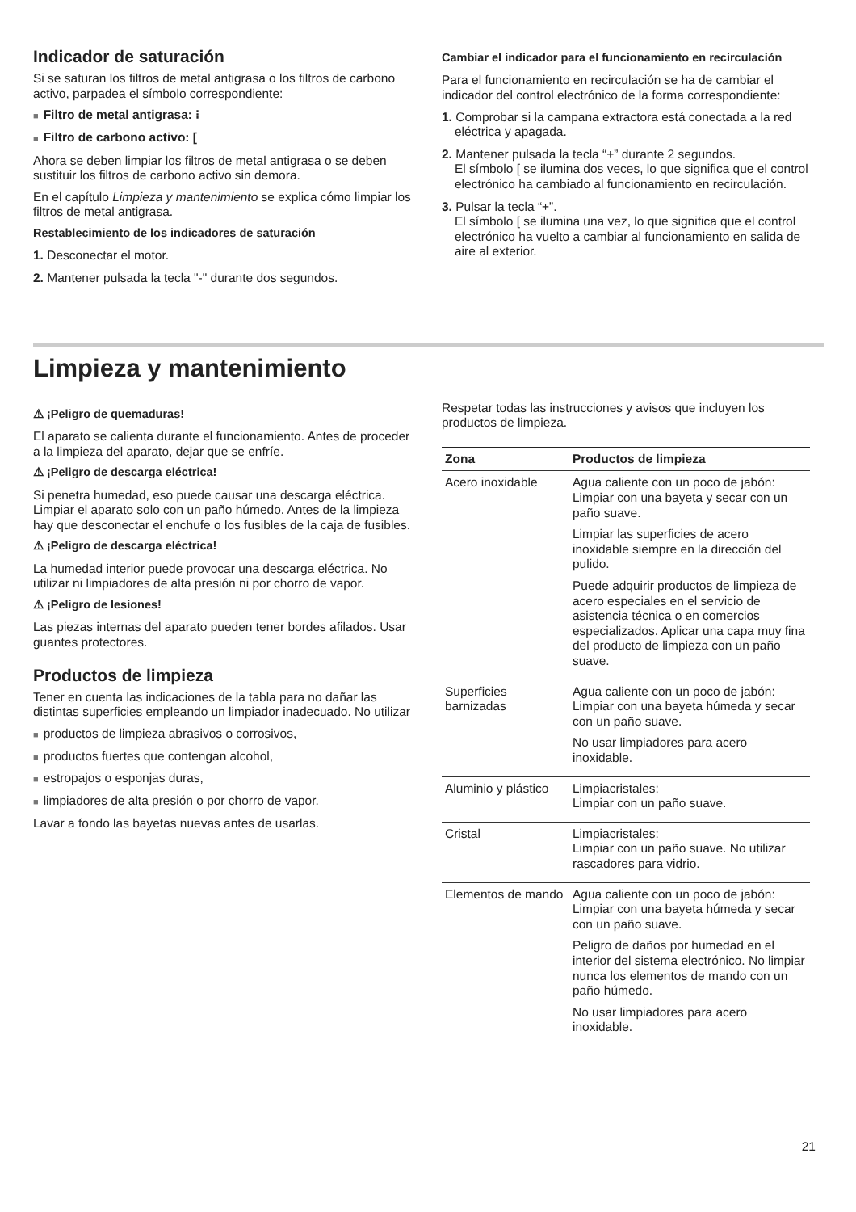Indicador de saturación
Si se saturan los filtros de metal antigrasa o los filtros de carbono activo, parpadea el símbolo correspondiente:
■ Filtro de metal antigrasa: ⁝
■ Filtro de carbono activo: [
Ahora se deben limpiar los filtros de metal antigrasa o se deben sustituir los filtros de carbono activo sin demora.
En el capítulo Limpieza y mantenimiento se explica cómo limpiar los filtros de metal antigrasa.
Restablecimiento de los indicadores de saturación
1. Desconectar el motor.
2. Mantener pulsada la tecla "-" durante dos segundos.
Cambiar el indicador para el funcionamiento en recirculación
Para el funcionamiento en recirculación se ha de cambiar el indicador del control electrónico de la forma correspondiente:
1. Comprobar si la campana extractora está conectada a la red eléctrica y apagada.
2. Mantener pulsada la tecla “+” durante 2 segundos.
El símbolo [ se ilumina dos veces, lo que significa que el control electrónico ha cambiado al funcionamiento en recirculación.
3. Pulsar la tecla “+”.
El símbolo [ se ilumina una vez, lo que significa que el control electrónico ha vuelto a cambiar al funcionamiento en salida de aire al exterior.
Limpieza y mantenimiento
⚠ ¡Peligro de quemaduras!
El aparato se calienta durante el funcionamiento. Antes de proceder a la limpieza del aparato, dejar que se enfríe.
⚠ ¡Peligro de descarga eléctrica!
Si penetra humedad, eso puede causar una descarga eléctrica. Limpiar el aparato solo con un paño húmedo. Antes de la limpieza hay que desconectar el enchufe o los fusibles de la caja de fusibles.
⚠ ¡Peligro de descarga eléctrica!
La humedad interior puede provocar una descarga eléctrica. No utilizar ni limpiadores de alta presión ni por chorro de vapor.
⚠ ¡Peligro de lesiones!
Las piezas internas del aparato pueden tener bordes afilados. Usar guantes protectores.
Productos de limpieza
Tener en cuenta las indicaciones de la tabla para no dañar las distintas superficies empleando un limpiador inadecuado. No utilizar
■ productos de limpieza abrasivos o corrosivos,
■ productos fuertes que contengan alcohol,
■ estropajos o esponjas duras,
■ limpiadores de alta presión o por chorro de vapor.
Lavar a fondo las bayetas nuevas antes de usarlas.
Respetar todas las instrucciones y avisos que incluyen los productos de limpieza.
| Zona | Productos de limpieza |
| --- | --- |
| Acero inoxidable | Agua caliente con un poco de jabón: Limpiar con una bayeta y secar con un paño suave. Limpiar las superficies de acero inoxidable siempre en la dirección del pulido. Puede adquirir productos de limpieza de acero especiales en el servicio de asistencia técnica o en comercios especializados. Aplicar una capa muy fina del producto de limpieza con un paño suave. |
| Superficies barnizadas | Agua caliente con un poco de jabón: Limpiar con una bayeta húmeda y secar con un paño suave. No usar limpiadores para acero inoxidable. |
| Aluminio y plástico | Limpiacristales: Limpiar con un paño suave. |
| Cristal | Limpiacristales: Limpiar con un paño suave. No utilizar rascadores para vidrio. |
| Elementos de mando | Agua caliente con un poco de jabón: Limpiar con una bayeta húmeda y secar con un paño suave. Peligro de daños por humedad en el interior del sistema electrónico. No limpiar nunca los elementos de mando con un paño húmedo. No usar limpiadores para acero inoxidable. |
21